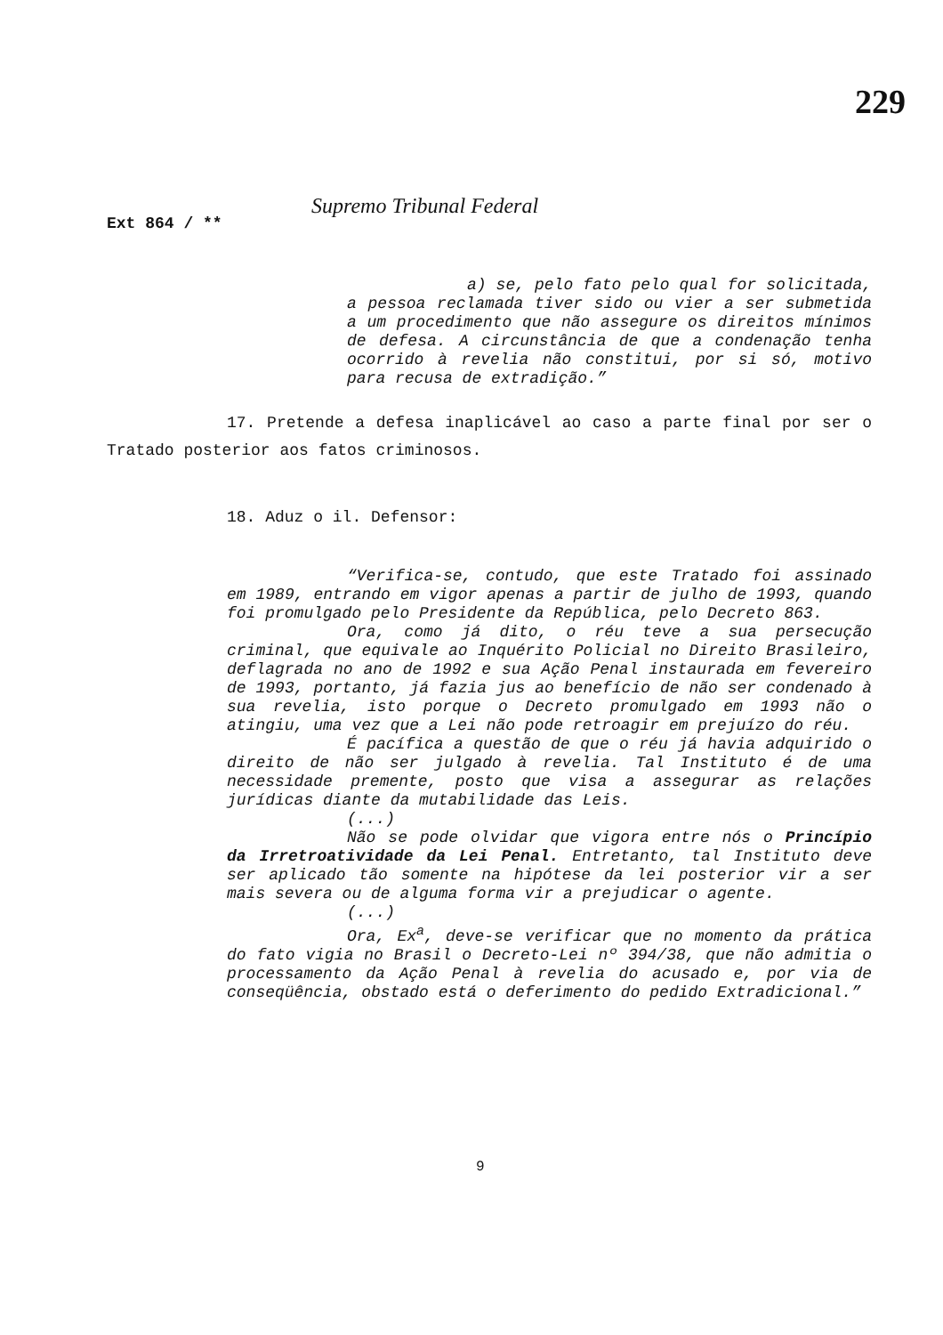229
Supremo Tribunal Federal
Ext 864 / **
a) se, pelo fato pelo qual for solicitada, a pessoa reclamada tiver sido ou vier a ser submetida a um procedimento que não assegure os direitos mínimos de defesa. A circunstância de que a condenação tenha ocorrido à revelia não constitui, por si só, motivo para recusa de extradição.”
17. Pretende a defesa inaplicável ao caso a parte final por ser o Tratado posterior aos fatos criminosos.
18. Aduz o il. Defensor:
“Verifica-se, contudo, que este Tratado foi assinado em 1989, entrando em vigor apenas a partir de julho de 1993, quando foi promulgado pelo Presidente da República, pelo Decreto 863.
Ora, como já dito, o réu teve a sua persecução criminal, que equivale ao Inquérito Policial no Direito Brasileiro, deflagrada no ano de 1992 e sua Ação Penal instaurada em fevereiro de 1993, portanto, já fazia jus ao benefício de não ser condenado à sua revelia, isto porque o Decreto promulgado em 1993 não o atingiu, uma vez que a Lei não pode retroagir em prejuízo do réu.
É pacífica a questão de que o réu já havia adquirido o direito de não ser julgado à revelia. Tal Instituto é de uma necessidade premente, posto que visa a assegurar as relações jurídicas diante da mutabilidade das Leis.
(...)
Não se pode olvidar que vigora entre nós o Princípio da Irretroatividade da Lei Penal. Entretanto, tal Instituto deve ser aplicado tão somente na hipótese da lei posterior vir a ser mais severa ou de alguma forma vir a prejudicar o agente.
(...)
Ora, Ex<sup>a</sup>, deve-se verificar que no momento da prática do fato vigia no Brasil o Decreto-Lei nº 394/38, que não admitia o processamento da Ação Penal à revelia do acusado e, por via de conseqüência, obstado está o deferimento do pedido Extradicional.”
9